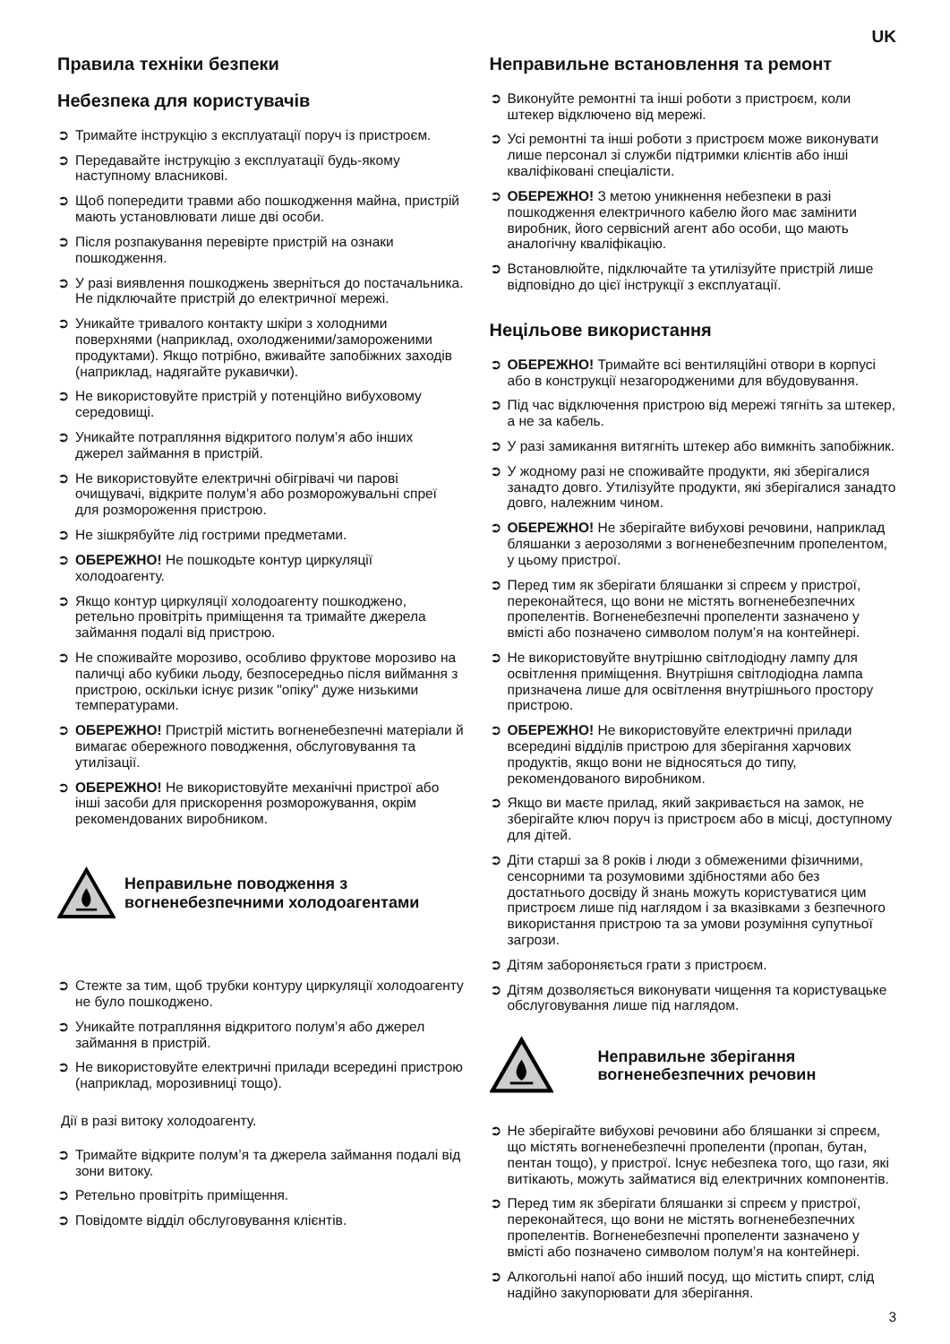UK
Правила техніки безпеки
Небезпека для користувачів
➲ Тримайте інструкцію з експлуатації поруч із пристроєм.
➲ Передавайте інструкцію з експлуатації будь-якому наступному власникові.
➲ Щоб попередити травми або пошкодження майна, пристрій мають установлювати лише дві особи.
➲ Після розпакування перевірте пристрій на ознаки пошкодження.
➲ У разі виявлення пошкоджень зверніться до постачальника. Не підключайте пристрій до електричної мережі.
➲ Уникайте тривалого контакту шкіри з холодними поверхнями (наприклад, охолодженими/замороженими продуктами). Якщо потрібно, вживайте запобіжних заходів (наприклад, надягайте рукавички).
➲ Не використовуйте пристрій у потенційно вибуховому середовищі.
➲ Уникайте потрапляння відкритого полум’я або інших джерел займання в пристрій.
➲ Не використовуйте електричні обігрівачі чи парові очищувачі, відкрите полум’я або розморожувальні спреї для розмороження пристрою.
➲ Не зішкрябуйте лід гострими предметами.
➲ ОБЕРЕЖНО! Не пошкодьте контур циркуляції холодоагенту.
➲ Якщо контур циркуляції холодоагенту пошкоджено, ретельно провітріть приміщення та тримайте джерела займання подалі від пристрою.
➲ Не споживайте морозиво, особливо фруктове морозиво на паличці або кубики льоду, безпосередньо після виймання з пристрою, оскільки існує ризик "опіку" дуже низькими температурами.
➲ ОБЕРЕЖНО! Пристрій містить вогненебезпечні матеріали й вимагає обережного поводження, обслуговування та утилізації.
➲ ОБЕРЕЖНО! Не використовуйте механічні пристрої або інші засоби для прискорення розморожування, окрім рекомендованих виробником.
Неправильне поводження з вогненебезпечними холодоагентами
➲ Стежте за тим, щоб трубки контуру циркуляції холодоагенту не було пошкоджено.
➲ Уникайте потрапляння відкритого полум’я або джерел займання в пристрій.
➲ Не використовуйте електричні прилади всередині пристрою (наприклад, морозивниці тощо).
Дії в разі витоку холодоагенту.
➲ Тримайте відкрите полум’я та джерела займання подалі від зони витоку.
➲ Ретельно провітріть приміщення.
➲ Повідомте відділ обслуговування клієнтів.
Неправильне встановлення та ремонт
➲ Виконуйте ремонтні та інші роботи з пристроєм, коли штекер відключено від мережі.
➲ Усі ремонтні та інші роботи з пристроєм може виконувати лише персонал зі служби підтримки клієнтів або інші кваліфіковані спеціалісти.
➲ ОБЕРЕЖНО! З метою уникнення небезпеки в разі пошкодження електричного кабелю його має замінити виробник, його сервісний агент або особи, що мають аналогічну кваліфікацію.
➲ Встановлюйте, підключайте та утилізуйте пристрій лише відповідно до цієї інструкції з експлуатації.
Нецільове використання
➲ ОБЕРЕЖНО! Тримайте всі вентиляційні отвори в корпусі або в конструкції незагородженими для вбудовування.
➲ Під час відключення пристрою від мережі тягніть за штекер, а не за кабель.
➲ У разі замикання витягніть штекер або вимкніть запобіжник.
➲ У жодному разі не споживайте продукти, які зберігалися занадто довго. Утилізуйте продукти, які зберігалися занадто довго, належним чином.
➲ ОБЕРЕЖНО! Не зберігайте вибухові речовини, наприклад бляшанки з аерозолями з вогненебезпечним пропелентом, у цьому пристрої.
➲ Перед тим як зберігати бляшанки зі спреєм у пристрої, переконайтеся, що вони не містять вогненебезпечних пропелентів. Вогненебезпечні пропеленти зазначено у вмісті або позначено символом полум’я на контейнері.
➲ Не використовуйте внутрішню світлодіодну лампу для освітлення приміщення. Внутрішня світлодіодна лампа призначена лише для освітлення внутрішнього простору пристрою.
➲ ОБЕРЕЖНО! Не використовуйте електричні прилади всередині відділів пристрою для зберігання харчових продуктів, якщо вони не відносяться до типу, рекомендованого виробником.
➲ Якщо ви маєте прилад, який закривається на замок, не зберігайте ключ поруч із пристроєм або в місці, доступному для дітей.
➲ Діти старші за 8 років і люди з обмеженими фізичними, сенсорними та розумовими здібностями або без достатнього досвіду й знань можуть користуватися цим пристроєм лише під наглядом і за вказівками з безпечного використання пристрою та за умови розуміння супутньої загрози.
➲ Дітям забороняється грати з пристроєм.
➲ Дітям дозволяється виконувати чищення та користувацьке обслуговування лише під наглядом.
Неправильне зберігання вогненебезпечних речовин
➲ Не зберігайте вибухові речовини або бляшанки зі спреєм, що містять вогненебезпечні пропеленти (пропан, бутан, пентан тощо), у пристрої. Існує небезпека того, що гази, які витікають, можуть займатися від електричних компонентів.
➲ Перед тим як зберігати бляшанки зі спреєм у пристрої, переконайтеся, що вони не містять вогненебезпечних пропелентів. Вогненебезпечні пропеленти зазначено у вмісті або позначено символом полум’я на контейнері.
➲ Алкогольні напої або інший посуд, що містить спирт, слід надійно закупорювати для зберігання.
3